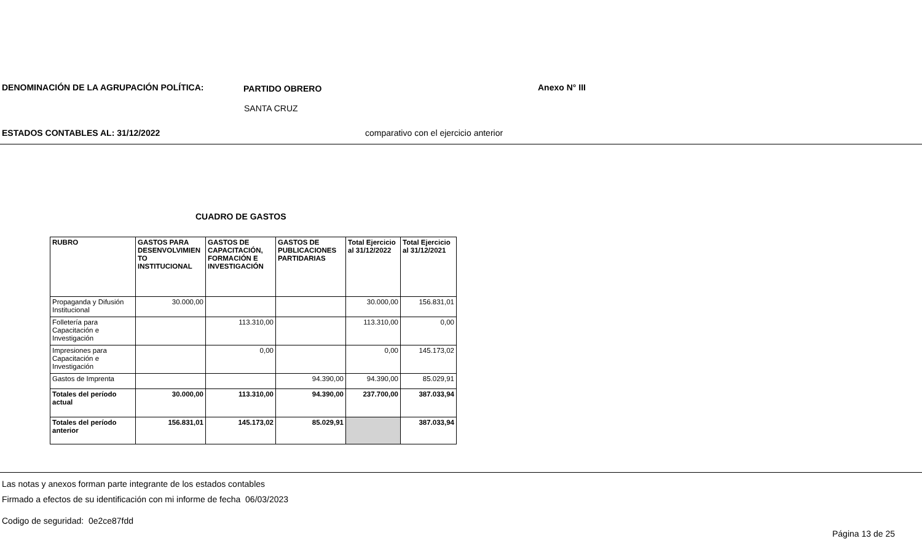DENOMINACIÓN DE LA AGRUPACIÓN POLÍTICA: PARTIDO OBRERO Anexo N° III
SANTA CRUZ
ESTADOS CONTABLES AL: 31/12/2022 comparativo con el ejercicio anterior
CUADRO DE GASTOS
| RUBRO | GASTOS PARA DESENVOLVIMIEN TO INSTITUCIONAL | GASTOS DE CAPACITACIÓN, FORMACIÓN E INVESTIGACIÓN | GASTOS DE PUBLICACIONES PARTIDARIAS | Total Ejercicio al 31/12/2022 | Total Ejercicio al 31/12/2021 |
| --- | --- | --- | --- | --- | --- |
| Propaganda y Difusión Institucional | 30.000,00 | | | 30.000,00 | 156.831,01 |
| Folletería para Capacitación e Investigación | | 113.310,00 | | 113.310,00 | 0,00 |
| Impresiones para Capacitación e Investigación | | 0,00 | | 0,00 | 145.173,02 |
| Gastos de Imprenta | | | 94.390,00 | 94.390,00 | 85.029,91 |
| Totales del período actual | 30.000,00 | 113.310,00 | 94.390,00 | 237.700,00 | 387.033,94 |
| Totales del período anterior | 156.831,01 | 145.173,02 | 85.029,91 | | 387.033,94 |
Las notas y anexos forman parte integrante de los estados contables
Firmado a efectos de su identificación con mi informe de fecha 06/03/2023
Codigo de seguridad: 0e2ce87fdd
Página 13 de 25